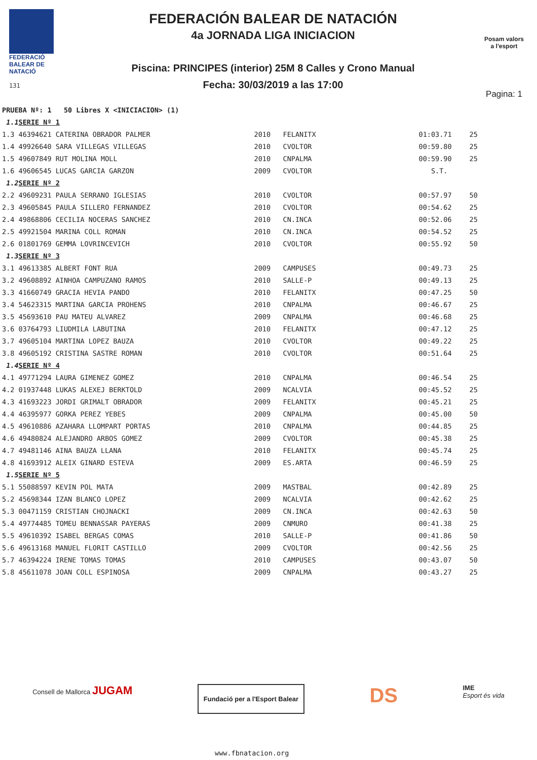FEDERACIÓ
BALEAR DE
NATACIÓ
131
FEDERACIÓN BALEAR DE NATACIÓN
4a JORNADA LIGA INICIACION
Piscina: PRINCIPES (interior) 25M 8 Calles y Crono Manual
Fecha: 30/03/2019 a las 17:00
Posam valors
a l'esport
Pagina: 1
| PRUEBA Nº: 1 50 Libres X <INICIACION> (1) | | | | | |
| 1.1 | SERIE Nº 1 | | | | |
| 1.3 | 46394621 CATERINA OBRADOR PALMER | 2010 | FELANITX | 01:03.71 | 25 |
| 1.4 | 49926640 SARA VILLEGAS VILLEGAS | 2010 | CVOLTOR | 00:59.80 | 25 |
| 1.5 | 49607849 RUT MOLINA MOLL | 2010 | CNPALMA | 00:59.90 | 25 |
| 1.6 | 49606545 LUCAS GARCIA GARZON | 2009 | CVOLTOR | S.T. | |
| 1.2 | SERIE Nº 2 | | | | |
| 2.2 | 49609231 PAULA SERRANO IGLESIAS | 2010 | CVOLTOR | 00:57.97 | 50 |
| 2.3 | 49605845 PAULA SILLERO FERNANDEZ | 2010 | CVOLTOR | 00:54.62 | 25 |
| 2.4 | 49868806 CECILIA NOCERAS SANCHEZ | 2010 | CN.INCA | 00:52.06 | 25 |
| 2.5 | 49921504 MARINA COLL ROMAN | 2010 | CN.INCA | 00:54.52 | 25 |
| 2.6 | 01801769 GEMMA LOVRINCEVICH | 2010 | CVOLTOR | 00:55.92 | 50 |
| 1.3 | SERIE Nº 3 | | | | |
| 3.1 | 49613385 ALBERT FONT RUA | 2009 | CAMPUSES | 00:49.73 | 25 |
| 3.2 | 49608892 AINHOA CAMPUZANO RAMOS | 2010 | SALLE-P | 00:49.13 | 25 |
| 3.3 | 41660749 GRACIA HEVIA PANDO | 2010 | FELANITX | 00:47.25 | 50 |
| 3.4 | 54623315 MARTINA GARCIA PROHENS | 2010 | CNPALMA | 00:46.67 | 25 |
| 3.5 | 45693610 PAU MATEU ALVAREZ | 2009 | CNPALMA | 00:46.68 | 25 |
| 3.6 | 03764793 LIUDMILA LABUTINA | 2010 | FELANITX | 00:47.12 | 25 |
| 3.7 | 49605104 MARTINA LOPEZ BAUZA | 2010 | CVOLTOR | 00:49.22 | 25 |
| 3.8 | 49605192 CRISTINA SASTRE ROMAN | 2010 | CVOLTOR | 00:51.64 | 25 |
| 1.4 | SERIE Nº 4 | | | | |
| 4.1 | 49771294 LAURA GIMENEZ GOMEZ | 2010 | CNPALMA | 00:46.54 | 25 |
| 4.2 | 01937448 LUKAS ALEXEJ BERKTOLD | 2009 | NCALVIA | 00:45.52 | 25 |
| 4.3 | 41693223 JORDI GRIMALT OBRADOR | 2009 | FELANITX | 00:45.21 | 25 |
| 4.4 | 46395977 GORKA PEREZ YEBES | 2009 | CNPALMA | 00:45.00 | 50 |
| 4.5 | 49610886 AZAHARA LLOMPART PORTAS | 2010 | CNPALMA | 00:44.85 | 25 |
| 4.6 | 49480824 ALEJANDRO ARBOS GOMEZ | 2009 | CVOLTOR | 00:45.38 | 25 |
| 4.7 | 49481146 AINA BAUZA LLANA | 2010 | FELANITX | 00:45.74 | 25 |
| 4.8 | 41693912 ALEIX GINARD ESTEVA | 2009 | ES.ARTA | 00:46.59 | 25 |
| 1.5 | SERIE Nº 5 | | | | |
| 5.1 | 55088597 KEVIN POL MATA | 2009 | MASTBAL | 00:42.89 | 25 |
| 5.2 | 45698344 IZAN BLANCO LOPEZ | 2009 | NCALVIA | 00:42.62 | 25 |
| 5.3 | 00471159 CRISTIAN CHOJNACKI | 2009 | CN.INCA | 00:42.63 | 50 |
| 5.4 | 49774485 TOMEU BENNASSAR PAYERAS | 2009 | CNMURO | 00:41.38 | 25 |
| 5.5 | 49610392 ISABEL BERGAS COMAS | 2010 | SALLE-P | 00:41.86 | 50 |
| 5.6 | 49613168 MANUEL FLORIT CASTILLO | 2009 | CVOLTOR | 00:42.56 | 25 |
| 5.7 | 46394224 IRENE TOMAS TOMAS | 2010 | CAMPUSES | 00:43.07 | 50 |
| 5.8 | 45611078 JOAN COLL ESPINOSA | 2009 | CNPALMA | 00:43.27 | 25 |
Consell de Mallorca JUGAM
Fundació per a l'Esport Balear
DS
IME
Esport és vida
www.fbnatacion.org